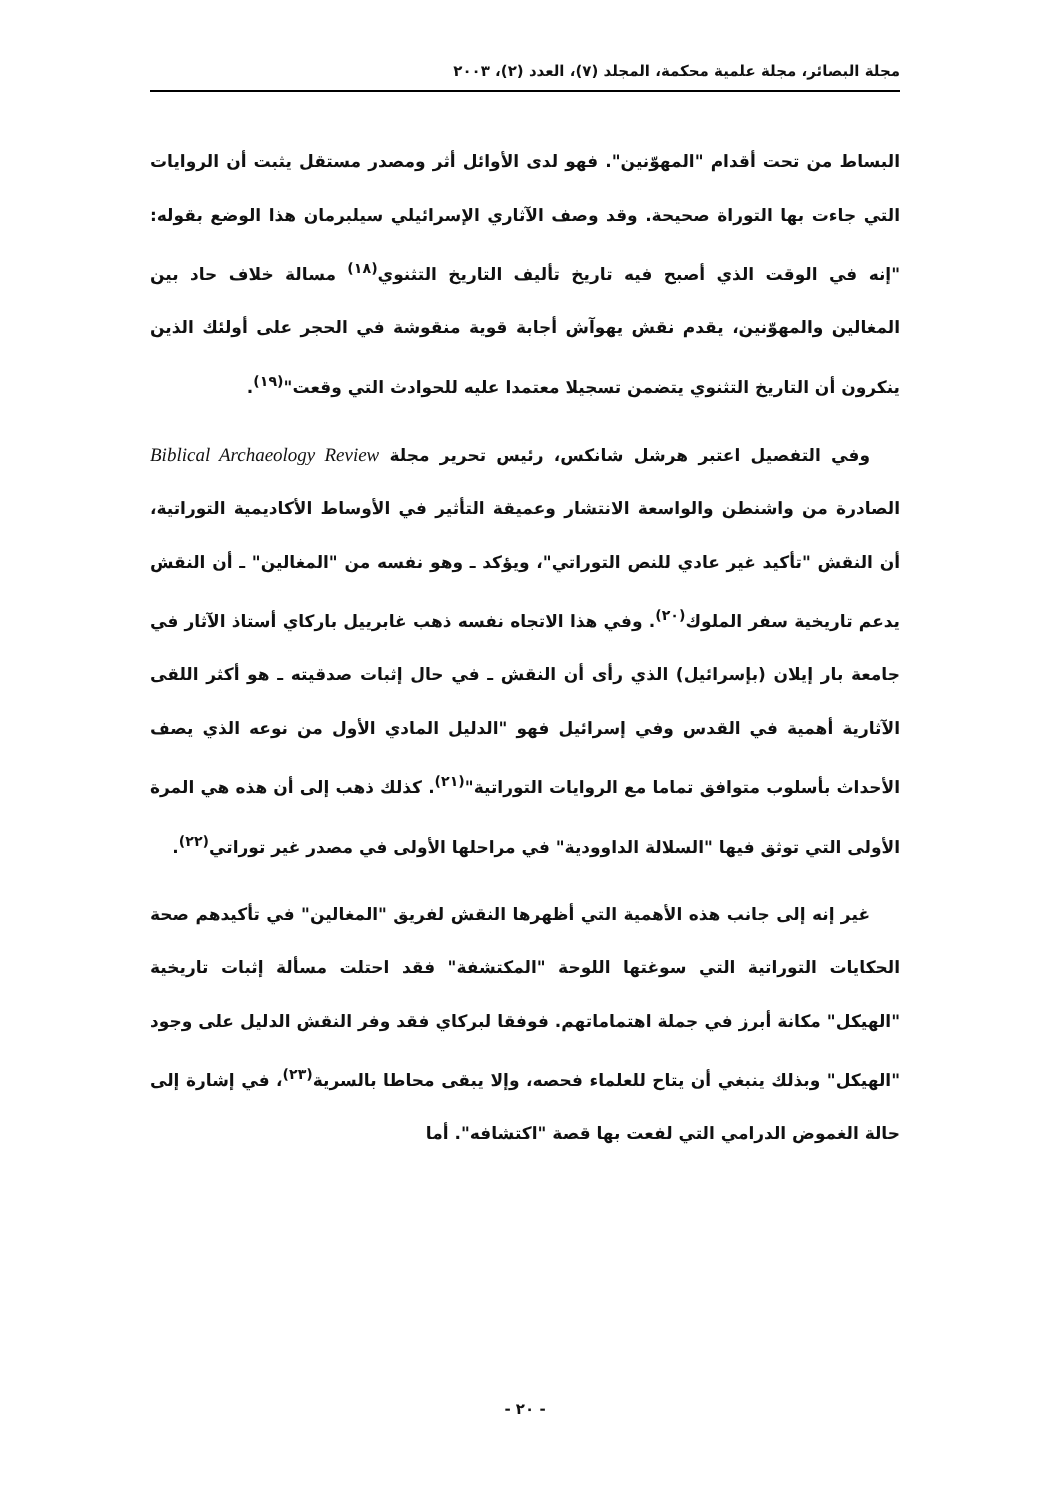مجلة البصائر، مجلة علمية محكمة، المجلد (٧)، العدد (٢)، ٢٠٠٣
البساط من تحت أقدام "المهوّنين". فهو لدى الأوائل أثر ومصدر مستقل يثبت أن الروايات التي جاءت بها التوراة صحيحة. وقد وصف الآثاري الإسرائيلي سيلبرمان هذا الوضع بقوله: "إنه في الوقت الذي أصبح فيه تاريخ تأليف التاريخ التثنوي<sup>(١٨)</sup> مسالة خلاف حاد بين المغالين والمهوّنين، يقدم نقش يهوآش أجابة قوية منقوشة في الحجر على أولئك الذين ينكرون أن التاريخ التثنوي يتضمن تسجيلا معتمدا عليه للحوادث التي وقعت"<sup>(١٩)</sup>.
وفي التفصيل اعتبر هرشل شانكس، رئيس تحرير مجلة Biblical Archaeology Review الصادرة من واشنطن والواسعة الانتشار وعميقة التأثير في الأوساط الأكاديمية التوراتية، أن النقش "تأكيد غير عادي للنص التوراتي"، ويؤكد ـ وهو نفسه من "المغالين" ـ أن النقش يدعم تاريخية سفر الملوك<sup>(٢٠)</sup>. وفي هذا الاتجاه نفسه ذهب غابرييل باركاي أستاذ الآثار في جامعة بار إيلان (بإسرائيل) الذي رأى أن النقش ـ في حال إثبات صدقيته ـ هو أكثر اللقى الآثارية أهمية في القدس وفي إسرائيل فهو "الدليل المادي الأول من نوعه الذي يصف الأحداث بأسلوب متوافق تماما مع الروايات التوراتية"<sup>(٢١)</sup>. كذلك ذهب إلى أن هذه هي المرة الأولى التي توثق فيها "السلالة الداوودية" في مراحلها الأولى في مصدر غير توراتي<sup>(٢٢)</sup>.
غير إنه إلى جانب هذه الأهمية التي أظهرها النقش لفريق "المغالين" في تأكيدهم صحة الحكايات التوراتية التي سوغتها اللوحة "المكتشفة" فقد احتلت مسألة إثبات تاريخية "الهيكل" مكانة أبرز في جملة اهتماماتهم. فوفقا لبركاي فقد وفر النقش الدليل على وجود "الهيكل" وبذلك ينبغي أن يتاح للعلماء فحصه، وإلا يبقى محاطا بالسرية<sup>(٢٣)</sup>، في إشارة إلى حالة الغموض الدرامي التي لفعت بها قصة "اكتشافه". أما
- ٢٠ -